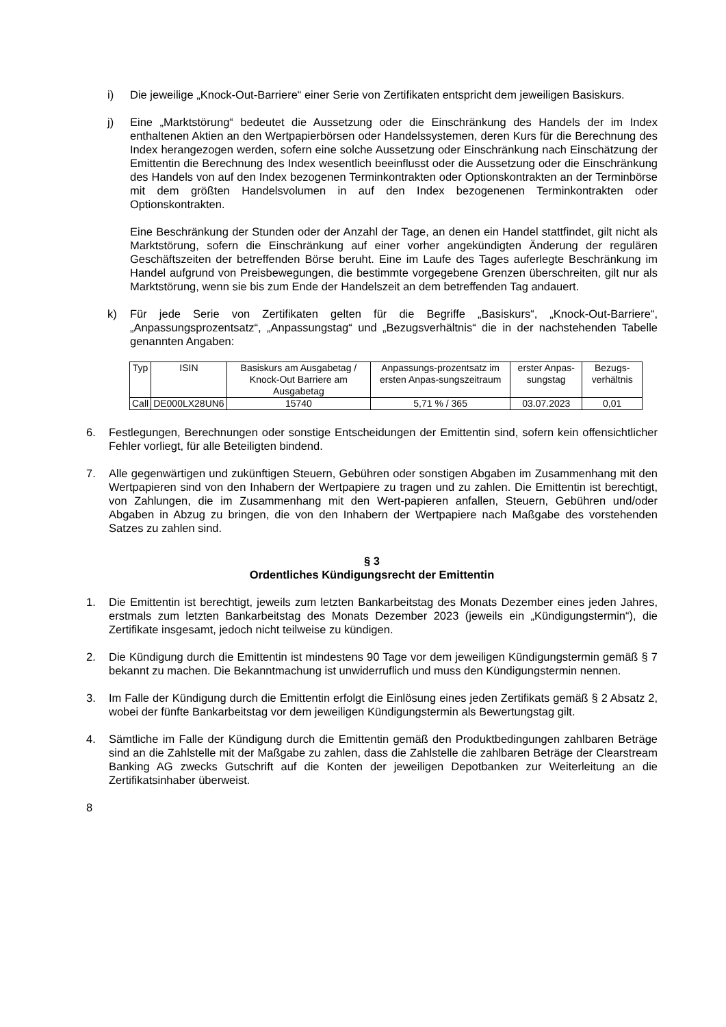i) Die jeweilige „Knock-Out-Barriere“ einer Serie von Zertifikaten entspricht dem jeweiligen Basiskurs.
j) Eine „Marktstörung“ bedeutet die Aussetzung oder die Einschränkung des Handels der im Index enthaltenen Aktien an den Wertpapierbörsen oder Handelssystemen, deren Kurs für die Berechnung des Index herangezogen werden, sofern eine solche Aussetzung oder Einschränkung nach Einschätzung der Emittentin die Berechnung des Index wesentlich beeinflusst oder die Aussetzung oder die Einschränkung des Handels von auf den Index bezogenen Terminkontrakten oder Optionskontrakten an der Terminbörse mit dem größten Handelsvolumen in auf den Index bezogenenen Terminkontrakten oder Optionskontrakten.
Eine Beschränkung der Stunden oder der Anzahl der Tage, an denen ein Handel stattfindet, gilt nicht als Marktstörung, sofern die Einschränkung auf einer vorher angekündigten Änderung der regulären Geschäftszeiten der betreffenden Börse beruht. Eine im Laufe des Tages auferlegte Beschränkung im Handel aufgrund von Preisbewegungen, die bestimmte vorgegebene Grenzen überschreiten, gilt nur als Marktstörung, wenn sie bis zum Ende der Handelszeit an dem betreffenden Tag andauert.
k) Für jede Serie von Zertifikaten gelten für die Begriffe „Basiskurs“, „Knock-Out-Barriere“, „Anpassungsprozentsatz“, „Anpassungstag“ und „Bezugsverhältnis“ die in der nachstehenden Tabelle genannten Angaben:
| Typ | ISIN | Basiskurs am Ausgabetag / Knock-Out Barriere am Ausgabetag | Anpassungs-prozentsatz im ersten Anpas-sungszeitraum | erster Anpas-sungstag | Bezugs-verhältnis |
| Call | DE000LX28UN6 | 15740 | 5,71 % / 365 | 03.07.2023 | 0,01 |
6. Festlegungen, Berechnungen oder sonstige Entscheidungen der Emittentin sind, sofern kein offensichtlicher Fehler vorliegt, für alle Beteiligten bindend.
7. Alle gegenwärtigen und zukünftigen Steuern, Gebühren oder sonstigen Abgaben im Zusammenhang mit den Wertpapieren sind von den Inhabern der Wertpapiere zu tragen und zu zahlen. Die Emittentin ist berechtigt, von Zahlungen, die im Zusammenhang mit den Wert-papieren anfallen, Steuern, Gebühren und/oder Abgaben in Abzug zu bringen, die von den Inhabern der Wertpapiere nach Maßgabe des vorstehenden Satzes zu zahlen sind.
§ 3
Ordentliches Kündigungsrecht der Emittentin
1. Die Emittentin ist berechtigt, jeweils zum letzten Bankarbeitstag des Monats Dezember eines jeden Jahres, erstmals zum letzten Bankarbeitstag des Monats Dezember 2023 (jeweils ein „Kündigungstermin“), die Zertifikate insgesamt, jedoch nicht teilweise zu kündigen.
2. Die Kündigung durch die Emittentin ist mindestens 90 Tage vor dem jeweiligen Kündigungstermin gemäß § 7 bekannt zu machen. Die Bekanntmachung ist unwiderruflich und muss den Kündigungstermin nennen.
3. Im Falle der Kündigung durch die Emittentin erfolgt die Einlösung eines jeden Zertifikats gemäß § 2 Absatz 2, wobei der fünfte Bankarbeitstag vor dem jeweiligen Kündigungstermin als Bewertungstag gilt.
4. Sämtliche im Falle der Kündigung durch die Emittentin gemäß den Produktbedingungen zahlbaren Beträge sind an die Zahlstelle mit der Maßgabe zu zahlen, dass die Zahlstelle die zahlbaren Beträge der Clearstream Banking AG zwecks Gutschrift auf die Konten der jeweiligen Depotbanken zur Weiterleitung an die Zertifikatsinhaber überweist.
8